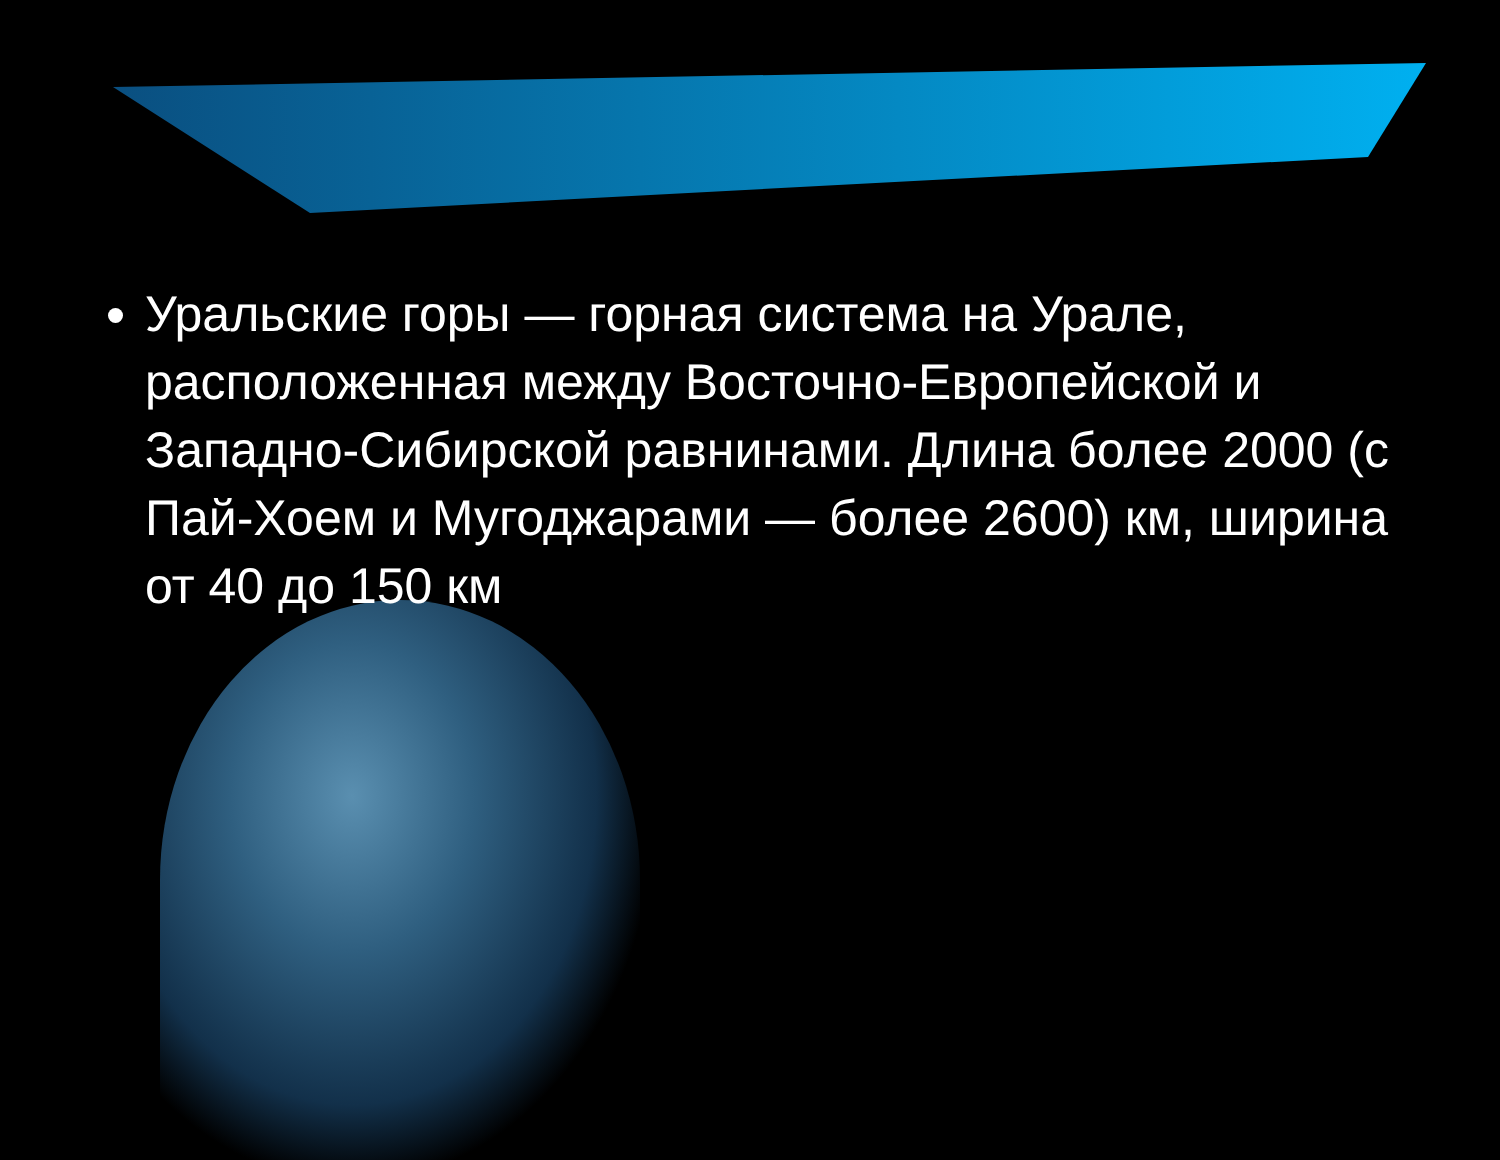Уральские горы — горная система на Урале, расположенная между Восточно-Европейской и Западно-Сибирской равнинами. Длина более 2000 (с Пай-Хоем и Мугоджарами — более 2600) км, ширина от 40 до 150 км